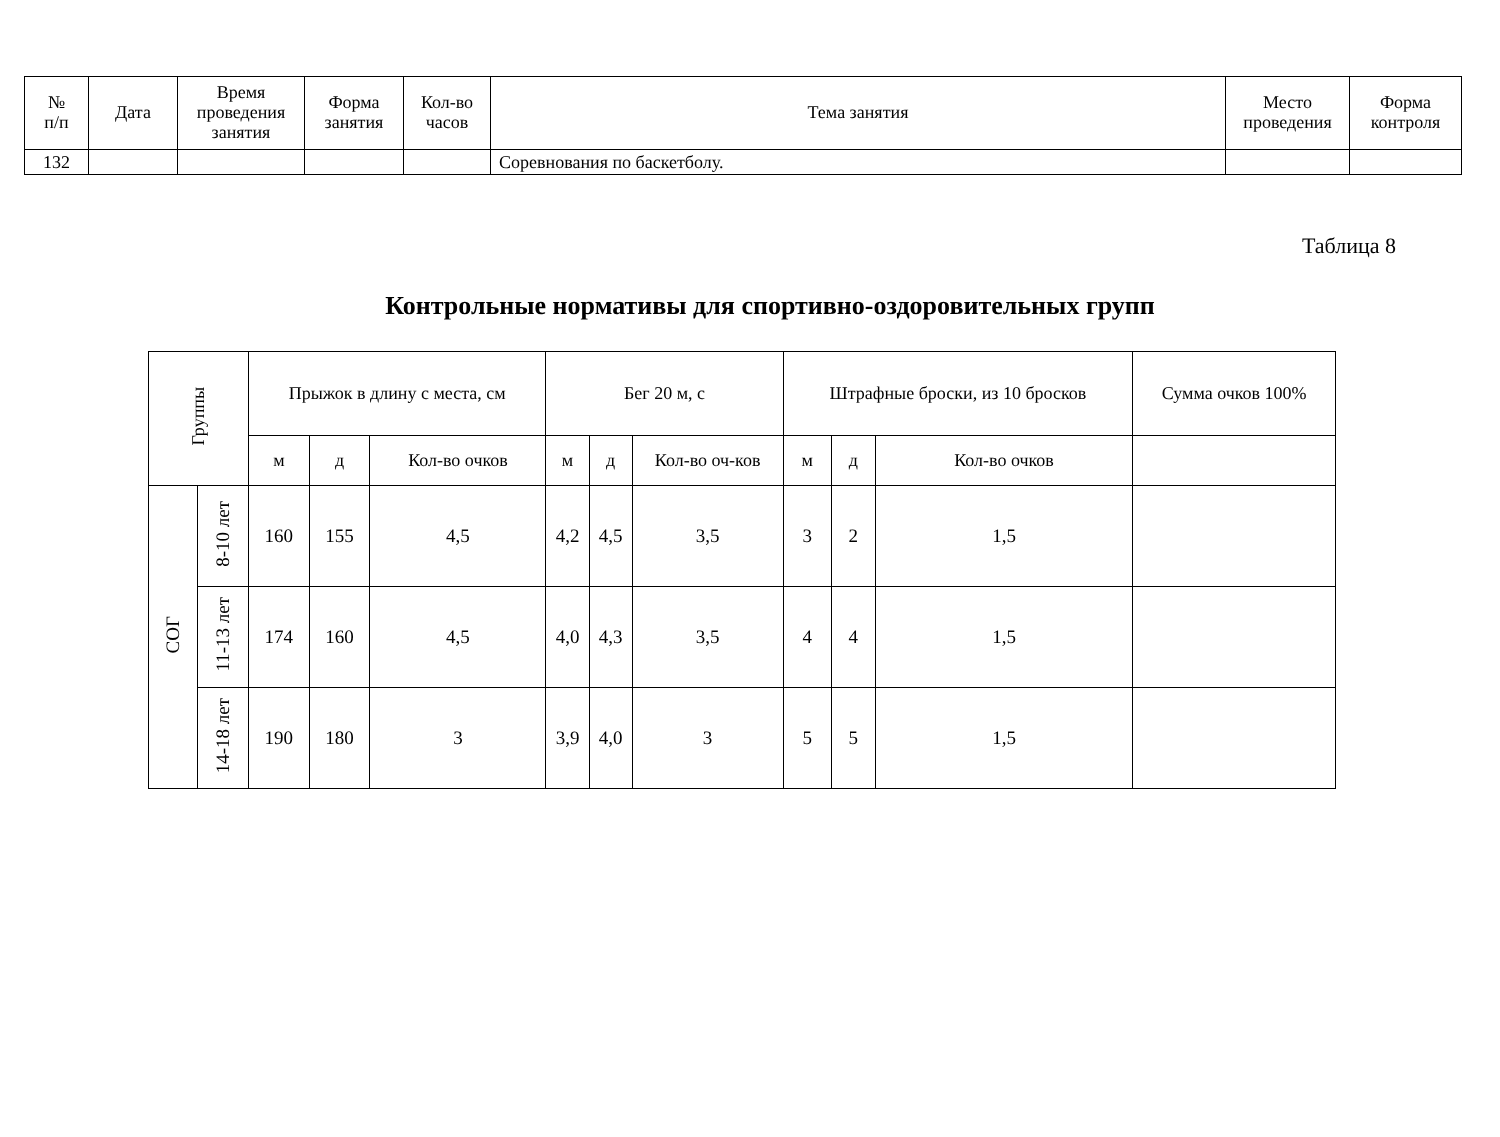| № п/п | Дата | Время проведения занятия | Форма занятия | Кол-во часов | Тема занятия | Место проведения | Форма контроля |
| --- | --- | --- | --- | --- | --- | --- | --- |
| 132 | | | | | Соревнования по баскетболу. | | |
Таблица 8
Контрольные нормативы для спортивно-оздоровительных групп
| Группы | | Прыжок в длину с места, см | | | Бег 20 м, с | | | Штрафные броски, из 10 бросков | | | Сумма очков 100% |
| --- | --- | --- | --- | --- | --- | --- | --- | --- | --- | --- | --- |
| | | м | д | Кол-во очков | м | д | Кол-во оч-ков | м | д | Кол-во очков | |
| СОГ | 8-10 лет | 160 | 155 | 4,5 | 4,2 | 4,5 | 3,5 | 3 | 2 | 1,5 | |
| | 11-13 лет | 174 | 160 | 4,5 | 4,0 | 4,3 | 3,5 | 4 | 4 | 1,5 | |
| | 14-18 лет | 190 | 180 | 3 | 3,9 | 4,0 | 3 | 5 | 5 | 1,5 | |